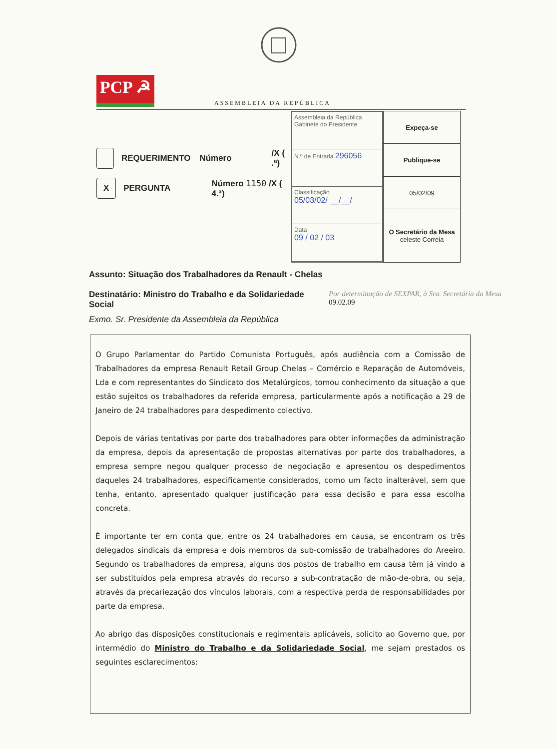PCP ☭
ASSEMBLEIA DA REPÚBLICA
REQUERIMENTO Número /X ( .ª)
X PERGUNTA Número 1150 /X ( 4.ª)
Assembleia da República
Gabinete do Presidente
N.º de Entrada 296056
Classificação
05/03/02/ __/__/
Data
09 / 02 / 03
| Expeça-se |
| Publique-se |
| 05/02/09 |
| O Secretário da Mesa celeste Correia |
Assunto: Situação dos Trabalhadores da Renault - Chelas
Destinatário: Ministro do Trabalho e da Solidariedade Social
Por determinação de SEXPAR, à Sra. Secretária da Mesa
09.02.09
Exmo. Sr. Presidente da Assembleia da República
O Grupo Parlamentar do Partido Comunista Português, após audiência com a Comissão de Trabalhadores da empresa Renault Retail Group Chelas – Comércio e Reparação de Automóveis, Lda e com representantes do Sindicato dos Metalúrgicos, tomou conhecimento da situação a que estão sujeitos os trabalhadores da referida empresa, particularmente após a notificação a 29 de Janeiro de 24 trabalhadores para despedimento colectivo.
Depois de várias tentativas por parte dos trabalhadores para obter informações da administração da empresa, depois da apresentação de propostas alternativas por parte dos trabalhadores, a empresa sempre negou qualquer processo de negociação e apresentou os despedimentos daqueles 24 trabalhadores, especificamente considerados, como um facto inalterável, sem que tenha, entanto, apresentado qualquer justificação para essa decisão e para essa escolha concreta.
É importante ter em conta que, entre os 24 trabalhadores em causa, se encontram os três delegados sindicais da empresa e dois membros da sub-comissão de trabalhadores do Areeiro. Segundo os trabalhadores da empresa, alguns dos postos de trabalho em causa têm já vindo a ser substituídos pela empresa através do recurso a sub-contratação de mão-de-obra, ou seja, através da precariezação dos vínculos laborais, com a respectiva perda de responsabilidades por parte da empresa.
Ao abrigo das disposições constitucionais e regimentais aplicáveis, solicito ao Governo que, por intermédio do Ministro do Trabalho e da Solidariedade Social, me sejam prestados os seguintes esclarecimentos: